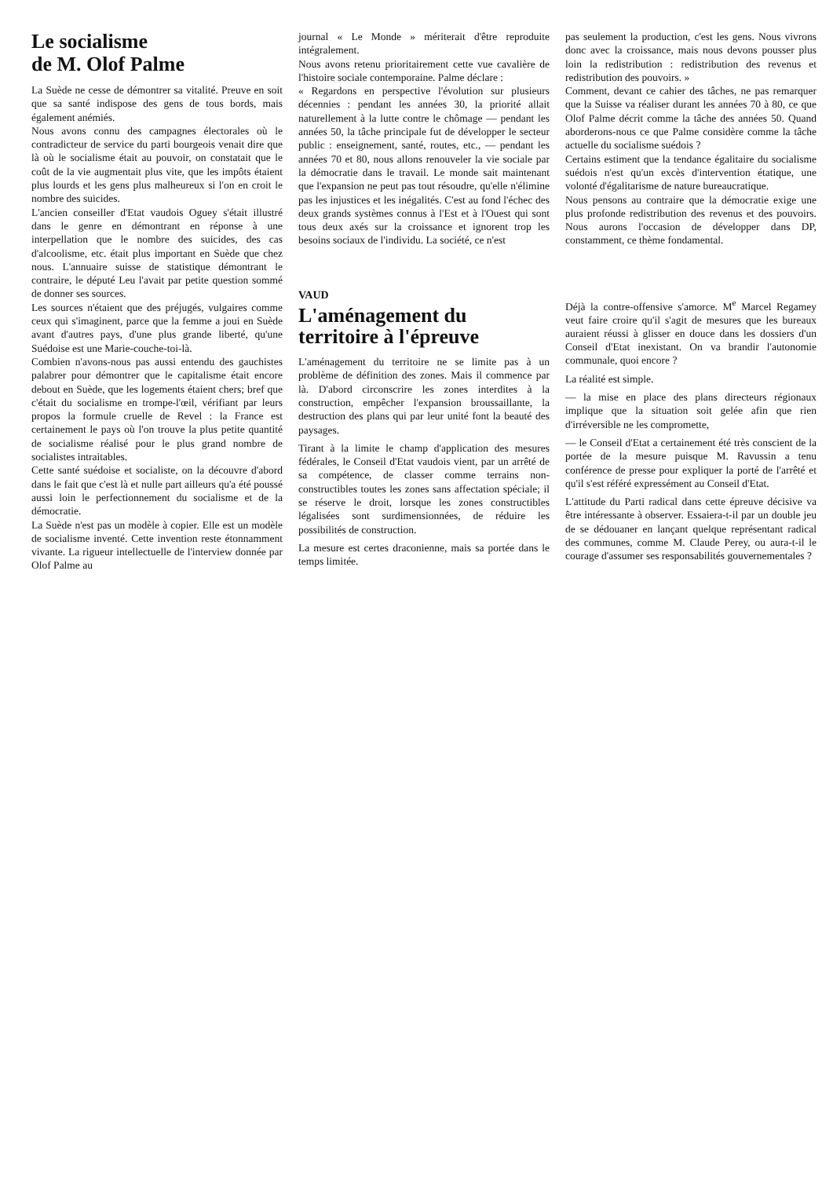Le socialisme
de M. Olof Palme
La Suède ne cesse de démontrer sa vitalité. Preuve en soit que sa santé indispose des gens de tous bords, mais également anémiés.
Nous avons connu des campagnes électorales où le contradicteur de service du parti bourgeois venait dire que là où le socialisme était au pouvoir, on constatait que le coût de la vie augmentait plus vite, que les impôts étaient plus lourds et les gens plus malheureux si l'on en croit le nombre des suicides.
L'ancien conseiller d'Etat vaudois Oguey s'était illustré dans le genre en démontrant en réponse à une interpellation que le nombre des suicides, des cas d'alcoolisme, etc. était plus important en Suède que chez nous. L'annuaire suisse de statistique démontrant le contraire, le député Leu l'avait par petite question sommé de donner ses sources.
Les sources n'étaient que des préjugés, vulgaires comme ceux qui s'imaginent, parce que la femme a joui en Suède avant d'autres pays, d'une plus grande liberté, qu'une Suédoise est une Marie-couche-toi-là.
Combien n'avons-nous pas aussi entendu des gauchistes palabrer pour démontrer que le capitalisme était encore debout en Suède, que les logements étaient chers; bref que c'était du socialisme en trompe-l'œil, vérifiant par leurs propos la formule cruelle de Revel : la France est certainement le pays où l'on trouve la plus petite quantité de socialisme réalisé pour le plus grand nombre de socialistes intraitables.
Cette santé suédoise et socialiste, on la découvre d'abord dans le fait que c'est là et nulle part ailleurs qu'a été poussé aussi loin le perfectionnement du socialisme et de la démocratie.
La Suède n'est pas un modèle à copier. Elle est un modèle de socialisme inventé. Cette invention reste étonnamment vivante. La rigueur intellectuelle de l'interview donnée par Olof Palme au
journal « Le Monde » mériterait d'être reproduite intégralement.
Nous avons retenu prioritairement cette vue cavalière de l'histoire sociale contemporaine. Palme déclare :
« Regardons en perspective l'évolution sur plusieurs décennies : pendant les années 30, la priorité allait naturellement à la lutte contre le chômage — pendant les années 50, la tâche principale fut de développer le secteur public : enseignement, santé, routes, etc., — pendant les années 70 et 80, nous allons renouveler la vie sociale par la démocratie dans le travail. Le monde sait maintenant que l'expansion ne peut pas tout résoudre, qu'elle n'élimine pas les injustices et les inégalités. C'est au fond l'échec des deux grands systèmes connus à l'Est et à l'Ouest qui sont tous deux axés sur la croissance et ignorent trop les besoins sociaux de l'individu. La société, ce n'est
VAUD
L'aménagement du territoire à l'épreuve
L'aménagement du territoire ne se limite pas à un problème de définition des zones. Mais il commence par là. D'abord circonscrire les zones interdites à la construction, empêcher l'expansion broussaillante, la destruction des plans qui par leur unité font la beauté des paysages.
Tirant à la limite le champ d'application des mesures fédérales, le Conseil d'Etat vaudois vient, par un arrêté de sa compétence, de classer comme terrains non-constructibles toutes les zones sans affectation spéciale; il se réserve le droit, lorsque les zones constructibles légalisées sont surdimensionnées, de réduire les possibilités de construction.
La mesure est certes draconienne, mais sa portée dans le temps limitée.
pas seulement la production, c'est les gens. Nous vivrons donc avec la croissance, mais nous devons pousser plus loin la redistribution : redistribution des revenus et redistribution des pouvoirs. »
Comment, devant ce cahier des tâches, ne pas remarquer que la Suisse va réaliser durant les années 70 à 80, ce que Olof Palme décrit comme la tâche des années 50. Quand aborderons-nous ce que Palme considère comme la tâche actuelle du socialisme suédois ?
Certains estiment que la tendance égalitaire du socialisme suédois n'est qu'un excès d'intervention étatique, une volonté d'égalitarisme de nature bureaucratique.
Nous pensons au contraire que la démocratie exige une plus profonde redistribution des revenus et des pouvoirs. Nous aurons l'occasion de développer dans DP, constamment, ce thème fondamental.
Déjà la contre-offensive s'amorce. M<sup>e</sup> Marcel Regamey veut faire croire qu'il s'agit de mesures que les bureaux auraient réussi à glisser en douce dans les dossiers d'un Conseil d'Etat inexistant. On va brandir l'autonomie communale, quoi encore ?
La réalité est simple.
— la mise en place des plans directeurs régionaux implique que la situation soit gelée afin que rien d'irréversible ne les compromette,
— le Conseil d'Etat a certainement été très conscient de la portée de la mesure puisque M. Ravussin a tenu conférence de presse pour expliquer la porté de l'arrêté et qu'il s'est référé expressément au Conseil d'Etat.
L'attitude du Parti radical dans cette épreuve décisive va être intéressante à observer. Essaiera-t-il par un double jeu de se dédouaner en lançant quelque représentant radical des communes, comme M. Claude Perey, ou aura-t-il le courage d'assumer ses responsabilités gouvernementales ?